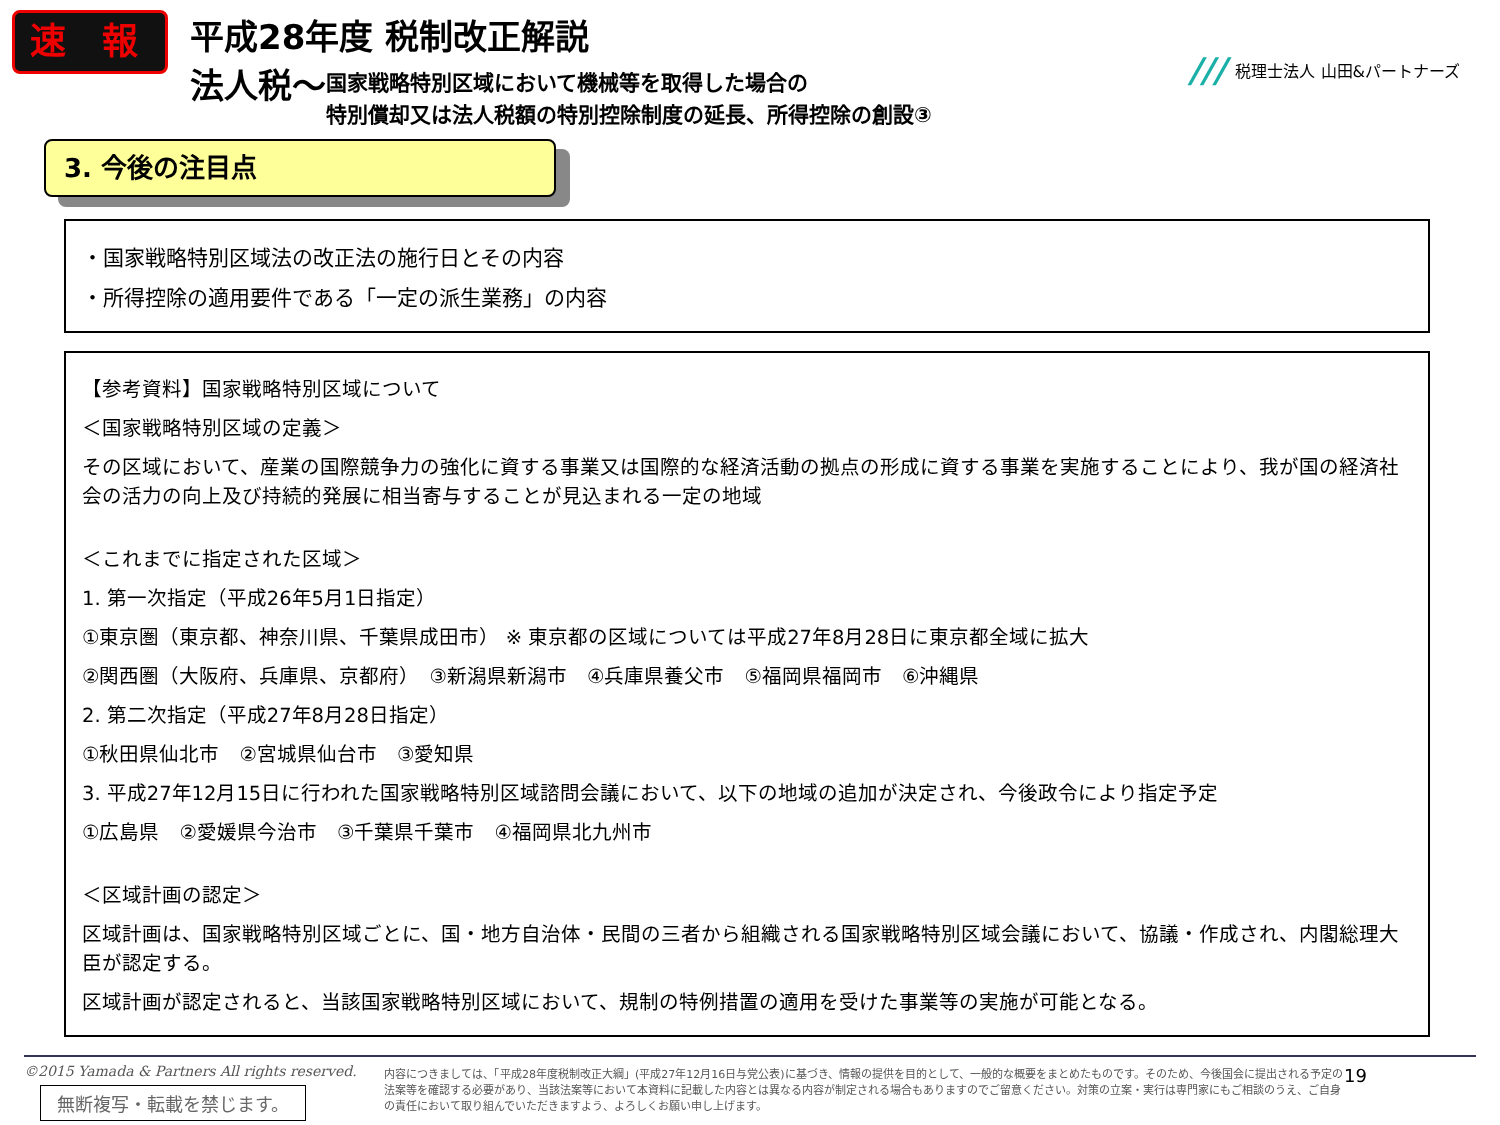速 報
平成28年度 税制改正解説
法人税～ 国家戦略特別区域において機械等を取得した場合の
特別償却又は法人税額の特別控除制度の延長、所得控除の創設③
/// 税理士法人 山田&パートナーズ
3. 今後の注目点
・国家戦略特別区域法の改正法の施行日とその内容
・所得控除の適用要件である「一定の派生業務」の内容
【参考資料】国家戦略特別区域について
＜国家戦略特別区域の定義＞
その区域において、産業の国際競争力の強化に資する事業又は国際的な経済活動の拠点の形成に資する事業を実施することにより、我が国の経済社会の活力の向上及び持続的発展に相当寄与することが見込まれる一定の地域
＜これまでに指定された区域＞
1. 第一次指定（平成26年5月1日指定）
①東京圏（東京都、神奈川県、千葉県成田市） ※ 東京都の区域については平成27年8月28日に東京都全域に拡大
②関西圏（大阪府、兵庫県、京都府）　③新潟県新潟市　④兵庫県養父市　⑤福岡県福岡市　⑥沖縄県
2. 第二次指定（平成27年8月28日指定）
①秋田県仙北市　②宮城県仙台市　③愛知県
3. 平成27年12月15日に行われた国家戦略特別区域諮問会議において、以下の地域の追加が決定され、今後政令により指定予定
①広島県　②愛媛県今治市　③千葉県千葉市　④福岡県北九州市
＜区域計画の認定＞
区域計画は、国家戦略特別区域ごとに、国・地方自治体・民間の三者から組織される国家戦略特別区域会議において、協議・作成され、内閣総理大臣が認定する。
区域計画が認定されると、当該国家戦略特別区域において、規制の特例措置の適用を受けた事業等の実施が可能となる。
©2015 Yamada & Partners All rights reserved.
内容につきましては、「平成28年度税制改正大綱」(平成27年12月16日与党公表)に基づき、情報の提供を目的として、一般的な概要をまとめたものです。そのため、今後国会に提出される予定の法案等を確認する必要があり、当該法案等において本資料に記載した内容とは異なる内容が制定される場合もありますのでご留意ください。対策の立案・実行は専門家にもご相談のうえ、ご自身の責任において取り組んでいただきますよう、よろしくお願い申し上げます。
19
無断複写・転載を禁じます。